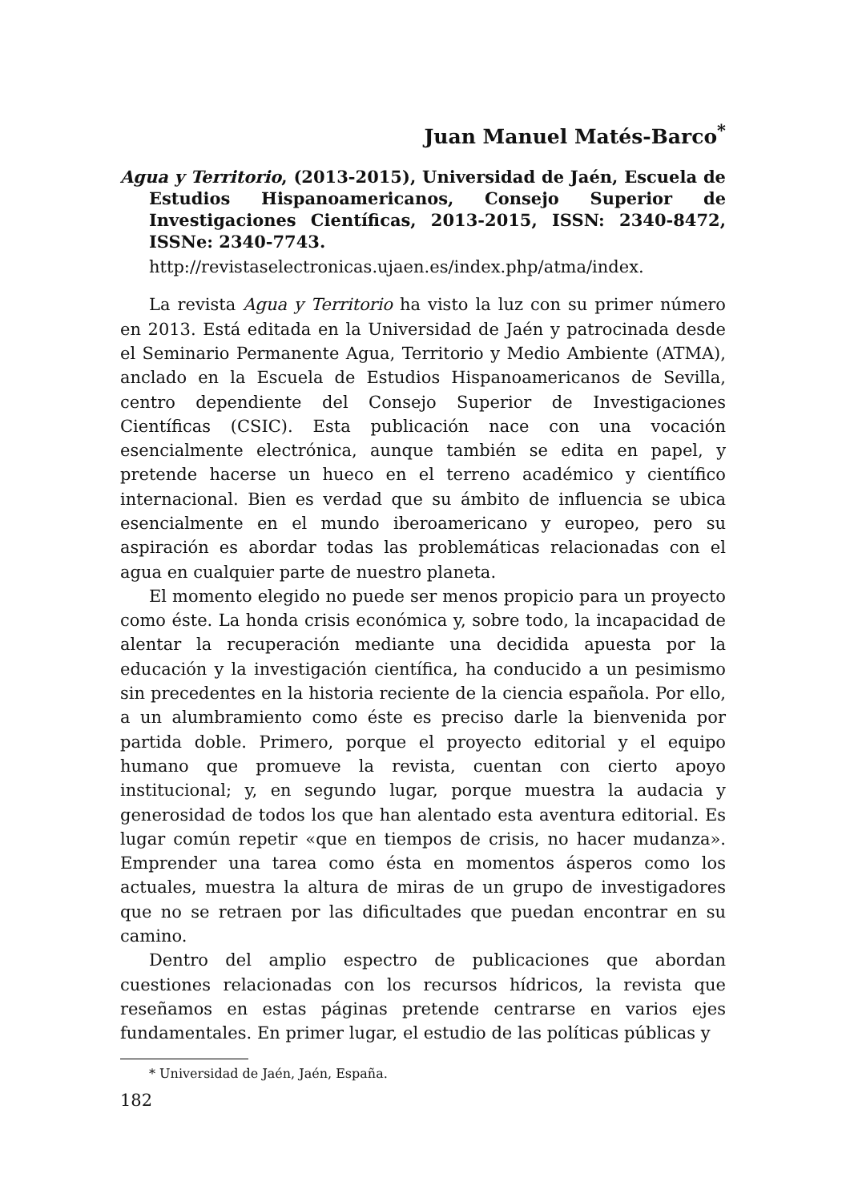Juan Manuel Matés-Barco<sup>*</sup>
Agua y Territorio, (2013-2015), Universidad de Jaén, Escuela de Estudios Hispanoamericanos, Consejo Superior de Investigaciones Científicas, 2013-2015, ISSN: 2340-8472, ISSNe: 2340-7743.
http://revistaselectronicas.ujaen.es/index.php/atma/index.
La revista Agua y Territorio ha visto la luz con su primer número en 2013. Está editada en la Universidad de Jaén y patrocinada desde el Seminario Permanente Agua, Territorio y Medio Ambiente (ATMA), anclado en la Escuela de Estudios Hispanoamericanos de Sevilla, centro dependiente del Consejo Superior de Investigaciones Científicas (CSIC). Esta publicación nace con una vocación esencialmente electrónica, aunque también se edita en papel, y pretende hacerse un hueco en el terreno académico y científico internacional. Bien es verdad que su ámbito de influencia se ubica esencialmente en el mundo iberoamericano y europeo, pero su aspiración es abordar todas las problemáticas relacionadas con el agua en cualquier parte de nuestro planeta.
El momento elegido no puede ser menos propicio para un proyecto como éste. La honda crisis económica y, sobre todo, la incapacidad de alentar la recuperación mediante una decidida apuesta por la educación y la investigación científica, ha conducido a un pesimismo sin precedentes en la historia reciente de la ciencia española. Por ello, a un alumbramiento como éste es preciso darle la bienvenida por partida doble. Primero, porque el proyecto editorial y el equipo humano que promueve la revista, cuentan con cierto apoyo institucional; y, en segundo lugar, porque muestra la audacia y generosidad de todos los que han alentado esta aventura editorial. Es lugar común repetir «que en tiempos de crisis, no hacer mudanza». Emprender una tarea como ésta en momentos ásperos como los actuales, muestra la altura de miras de un grupo de investigadores que no se retraen por las dificultades que puedan encontrar en su camino.
Dentro del amplio espectro de publicaciones que abordan cuestiones relacionadas con los recursos hídricos, la revista que reseñamos en estas páginas pretende centrarse en varios ejes fundamentales. En primer lugar, el estudio de las políticas públicas y
* Universidad de Jaén, Jaén, España.
182